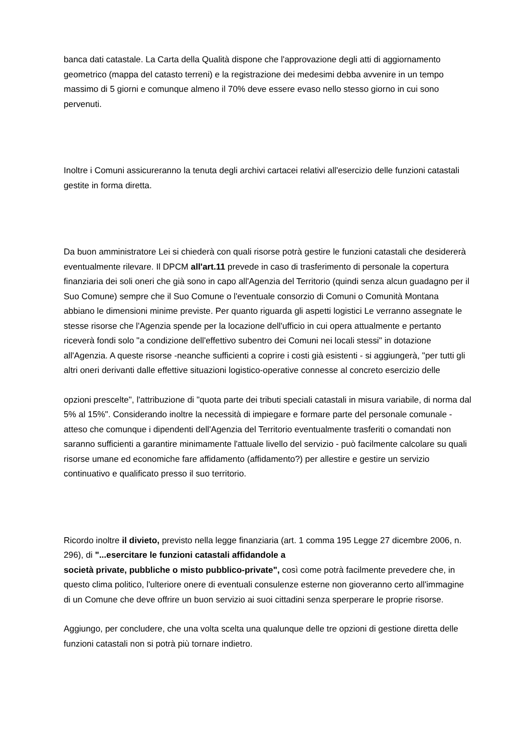banca dati catastale. La Carta della Qualità dispone che l'approvazione degli atti di aggiornamento geometrico (mappa del catasto terreni) e la registrazione dei medesimi debba avvenire in un tempo massimo di 5 giorni e comunque almeno il 70% deve essere evaso nello stesso giorno in cui sono pervenuti.
Inoltre i Comuni assicureranno la tenuta degli archivi cartacei relativi all'esercizio delle funzioni catastali gestite in forma diretta.
Da buon amministratore Lei si chiederà con quali risorse potrà gestire le funzioni catastali che desidererà eventualmente rilevare. Il DPCM all'art.11 prevede in caso di trasferimento di personale la copertura finanziaria dei soli oneri che già sono in capo all'Agenzia del Territorio (quindi senza alcun guadagno per il Suo Comune) sempre che il Suo Comune o l'eventuale consorzio di Comuni o Comunità Montana abbiano le dimensioni minime previste. Per quanto riguarda gli aspetti logistici Le verranno assegnate le stesse risorse che l'Agenzia spende per la locazione dell'ufficio in cui opera attualmente e pertanto riceverà fondi solo "a condizione dell'effettivo subentro dei Comuni nei locali stessi" in dotazione all'Agenzia. A queste risorse -neanche sufficienti a coprire i costi già esistenti - si aggiungerà, "per tutti gli altri oneri derivanti dalle effettive situazioni logistico-operative connesse al concreto esercizio delle
opzioni prescelte", l'attribuzione di "quota parte dei tributi speciali catastali in misura variabile, di norma dal 5% al 15%". Considerando inoltre la necessità di impiegare e formare parte del personale comunale - atteso che comunque i dipendenti dell'Agenzia del Territorio eventualmente trasferiti o comandati non saranno sufficienti a garantire minimamente l'attuale livello del servizio - può facilmente calcolare su quali risorse umane ed economiche fare affidamento (affidamento?) per allestire e gestire un servizio continuativo e qualificato presso il suo territorio.
Ricordo inoltre il divieto, previsto nella legge finanziaria (art. 1 comma 195 Legge 27 dicembre 2006, n. 296), di "...esercitare le funzioni catastali affidandole a
società private, pubbliche o misto pubblico-private", così come potrà facilmente prevedere che, in questo clima politico, l'ulteriore onere di eventuali consulenze esterne non gioveranno certo all'immagine di un Comune che deve offrire un buon servizio ai suoi cittadini senza sperperare le proprie risorse.
Aggiungo, per concludere, che una volta scelta una qualunque delle tre opzioni di gestione diretta delle funzioni catastali non si potrà più tornare indietro.